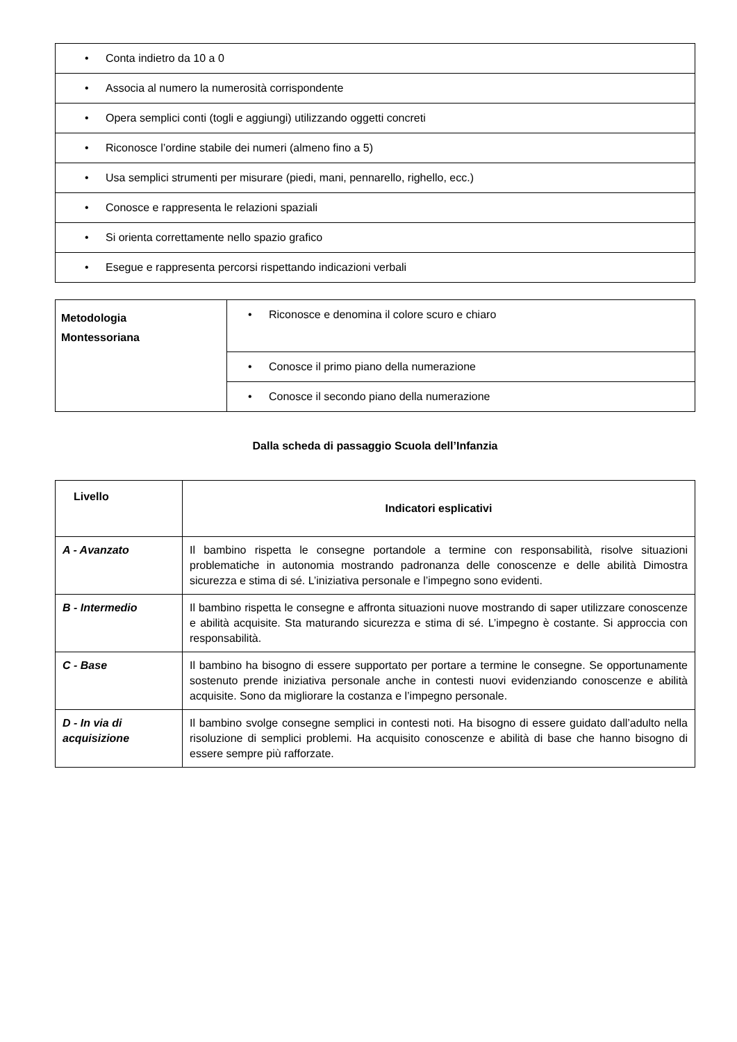| • Conta indietro da 10 a 0 |
| • Associa al numero la numerosità corrispondente |
| • Opera semplici conti (togli e aggiungi) utilizzando oggetti concreti |
| • Riconosce l’ordine stabile dei numeri (almeno fino a 5) |
| • Usa semplici strumenti per misurare (piedi, mani, pennarello, righello, ecc.) |
| • Conosce e rappresenta le relazioni spaziali |
| • Si orienta correttamente nello spazio grafico |
| • Esegue e rappresenta percorsi rispettando indicazioni verbali |
| Metodologia Montessoriana | • Riconosce e denomina il colore scuro e chiaro |
| | • Conosce il primo piano della numerazione |
| | • Conosce il secondo piano della numerazione |
Dalla scheda di passaggio Scuola dell’Infanzia
| Livello | Indicatori esplicativi |
| --- | --- |
| A - Avanzato | Il bambino rispetta le consegne portandole a termine con responsabilità, risolve situazioni problematiche in autonomia mostrando padronanza delle conoscenze e delle abilità Dimostra sicurezza e stima di sé. L’iniziativa personale e l’impegno sono evidenti. |
| B - Intermedio | Il bambino rispetta le consegne e affronta situazioni nuove mostrando di saper utilizzare conoscenze e abilità acquisite. Sta maturando sicurezza e stima di sé. L’impegno è costante. Si approccia con responsabilità. |
| C - Base | Il bambino ha bisogno di essere supportato per portare a termine le consegne. Se opportunamente sostenuto prende iniziativa personale anche in contesti nuovi evidenziando conoscenze e abilità acquisite. Sono da migliorare la costanza e l’impegno personale. |
| D - In via di acquisizione | Il bambino svolge consegne semplici in contesti noti. Ha bisogno di essere guidato dall’adulto nella risoluzione di semplici problemi. Ha acquisito conoscenze e abilità di base che hanno bisogno di essere sempre più rafforzate. |